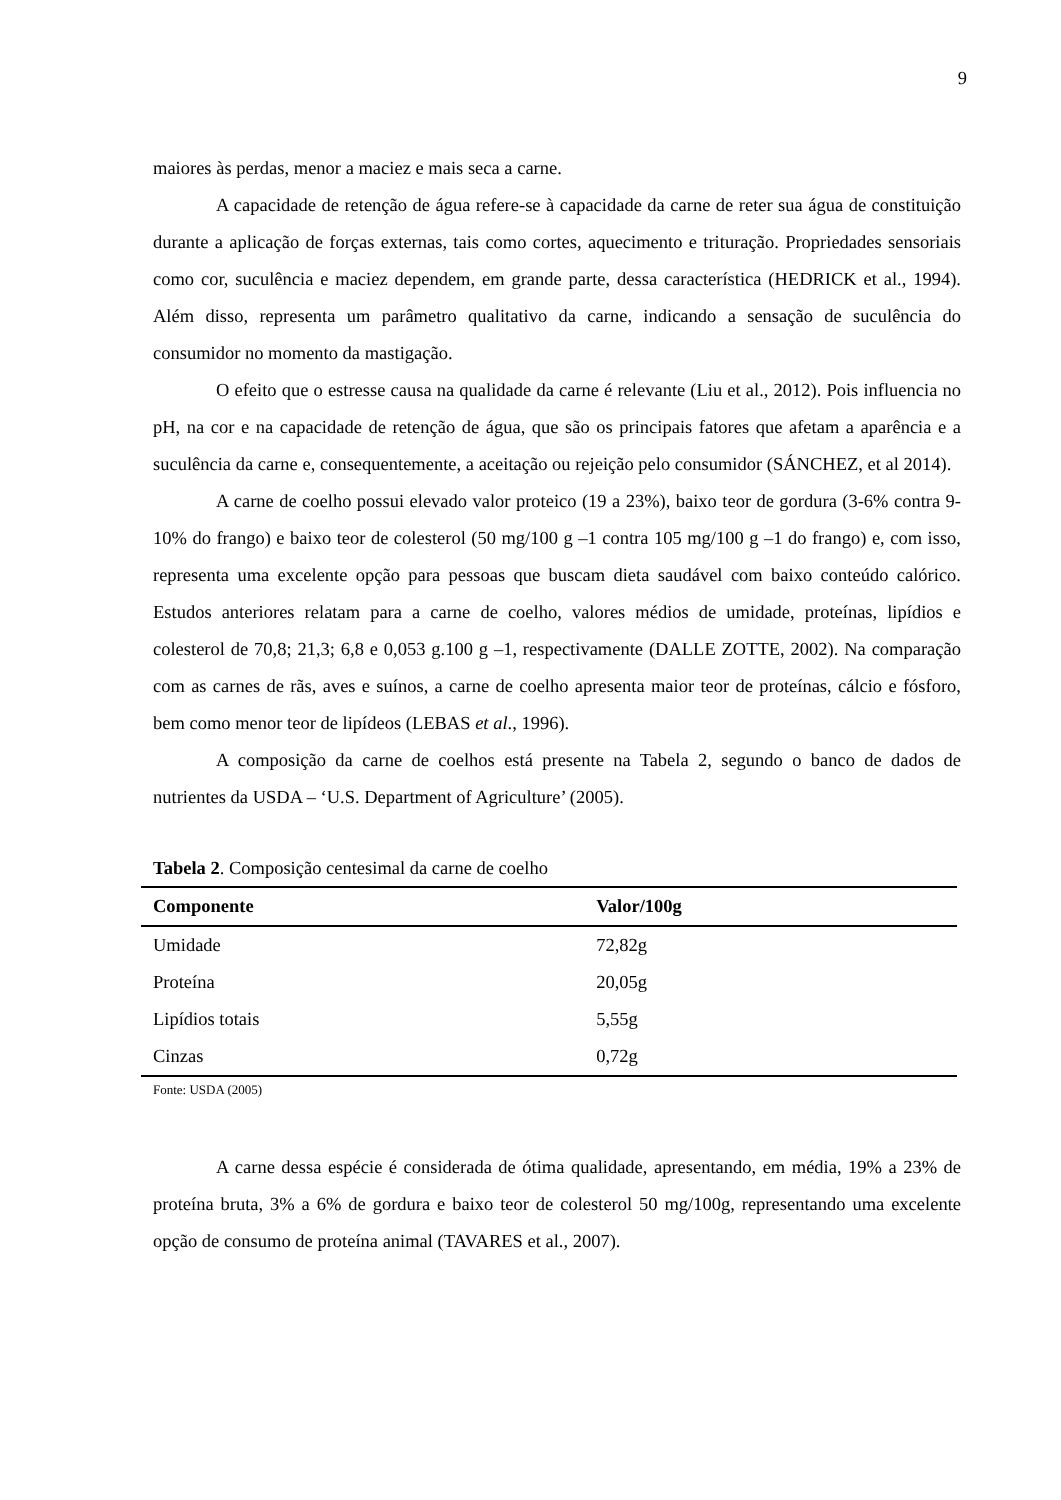9
maiores às perdas, menor a maciez e mais seca a carne.
A capacidade de retenção de água refere-se à capacidade da carne de reter sua água de constituição durante a aplicação de forças externas, tais como cortes, aquecimento e trituração. Propriedades sensoriais como cor, suculência e maciez dependem, em grande parte, dessa característica (HEDRICK et al., 1994). Além disso, representa um parâmetro qualitativo da carne, indicando a sensação de suculência do consumidor no momento da mastigação.
O efeito que o estresse causa na qualidade da carne é relevante (Liu et al., 2012). Pois influencia no pH, na cor e na capacidade de retenção de água, que são os principais fatores que afetam a aparência e a suculência da carne e, consequentemente, a aceitação ou rejeição pelo consumidor (SÁNCHEZ, et al 2014).
A carne de coelho possui elevado valor proteico (19 a 23%), baixo teor de gordura (3-6% contra 9-10% do frango) e baixo teor de colesterol (50 mg/100 g –1 contra 105 mg/100 g –1 do frango) e, com isso, representa uma excelente opção para pessoas que buscam dieta saudável com baixo conteúdo calórico. Estudos anteriores relatam para a carne de coelho, valores médios de umidade, proteínas, lipídios e colesterol de 70,8; 21,3; 6,8 e 0,053 g.100 g –1, respectivamente (DALLE ZOTTE, 2002). Na comparação com as carnes de rãs, aves e suínos, a carne de coelho apresenta maior teor de proteínas, cálcio e fósforo, bem como menor teor de lipídeos (LEBAS et al., 1996).
A composição da carne de coelhos está presente na Tabela 2, segundo o banco de dados de nutrientes da USDA – ‘U.S. Department of Agriculture’ (2005).
Tabela 2. Composição centesimal da carne de coelho
| Componente | Valor/100g |
| --- | --- |
| Umidade | 72,82g |
| Proteína | 20,05g |
| Lipídios totais | 5,55g |
| Cinzas | 0,72g |
Fonte: USDA (2005)
A carne dessa espécie é considerada de ótima qualidade, apresentando, em média, 19% a 23% de proteína bruta, 3% a 6% de gordura e baixo teor de colesterol 50 mg/100g, representando uma excelente opção de consumo de proteína animal (TAVARES et al., 2007).